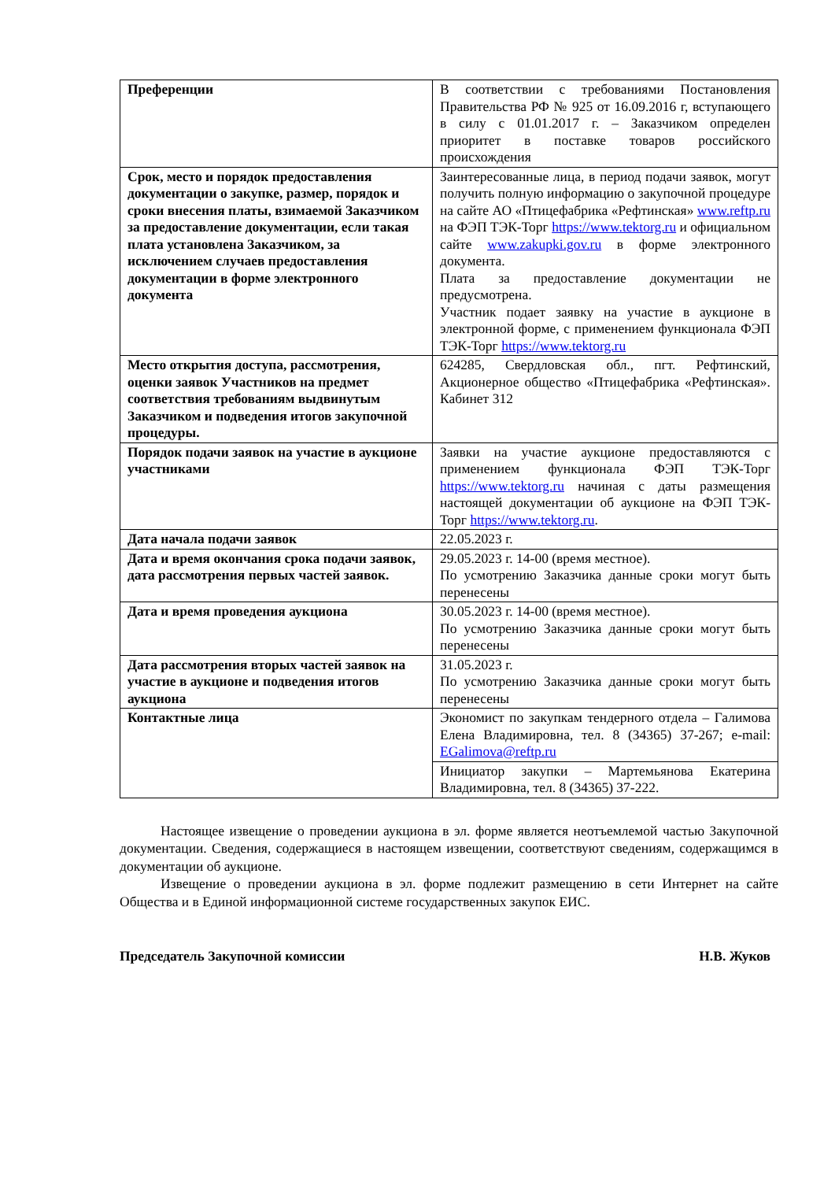| Преференции | В соответствии с требованиями Постановления Правительства РФ № 925 от 16.09.2016 г, вступающего в силу с 01.01.2017 г. – Заказчиком определен приоритет в поставке товаров российского происхождения |
| Срок, место и порядок предоставления документации о закупке, размер, порядок и сроки внесения платы, взимаемой Заказчиком за предоставление документации, если такая плата установлена Заказчиком, за исключением случаев предоставления документации в форме электронного документа | Заинтересованные лица, в период подачи заявок, могут получить полную информацию о закупочной процедуре на сайте АО «Птицефабрика «Рефтинская» www.reftp.ru на ФЭП ТЭК-Торг https://www.tektorg.ru и официальном сайте www.zakupki.gov.ru в форме электронного документа. Плата за предоставление документации не предусмотрена. Участник подает заявку на участие в аукционе в электронной форме, с применением функционала ФЭП ТЭК-Торг https://www.tektorg.ru |
| Место открытия доступа, рассмотрения, оценки заявок Участников на предмет соответствия требованиям выдвинутым Заказчиком и подведения итогов закупочной процедуры. | 624285, Свердловская обл., пгт. Рефтинский, Акционерное общество «Птицефабрика «Рефтинская». Кабинет 312 |
| Порядок подачи заявок на участие в аукционе участниками | Заявки на участие аукционе предоставляются с применением функционала ФЭП ТЭК-Торг https://www.tektorg.ru начиная с даты размещения настоящей документации об аукционе на ФЭП ТЭК-Торг https://www.tektorg.ru . |
| Дата начала подачи заявок | 22.05.2023 г. |
| Дата и время окончания срока подачи заявок, дата рассмотрения первых частей заявок. | 29.05.2023 г. 14-00 (время местное). По усмотрению Заказчика данные сроки могут быть перенесены |
| Дата и время проведения аукциона | 30.05.2023 г. 14-00 (время местное). По усмотрению Заказчика данные сроки могут быть перенесены |
| Дата рассмотрения вторых частей заявок на участие в аукционе и подведения итогов аукциона | 31.05.2023 г. По усмотрению Заказчика данные сроки могут быть перенесены |
| Контактные лица | Экономист по закупкам тендерного отдела – Галимова Елена Владимировна, тел. 8 (34365) 37-267; e-mail: EGalimova@reftp.ru |
| | Инициатор закупки – Мартемьянова Екатерина Владимировна, тел. 8 (34365) 37-222. |
Настоящее извещение о проведении аукциона в эл. форме является неотъемлемой частью Закупочной документации. Сведения, содержащиеся в настоящем извещении, соответствуют сведениям, содержащимся в документации об аукционе.
Извещение о проведении аукциона в эл. форме подлежит размещению в сети Интернет на сайте Общества и в Единой информационной системе государственных закупок ЕИС.
Председатель Закупочной комиссии Н.В. Жуков